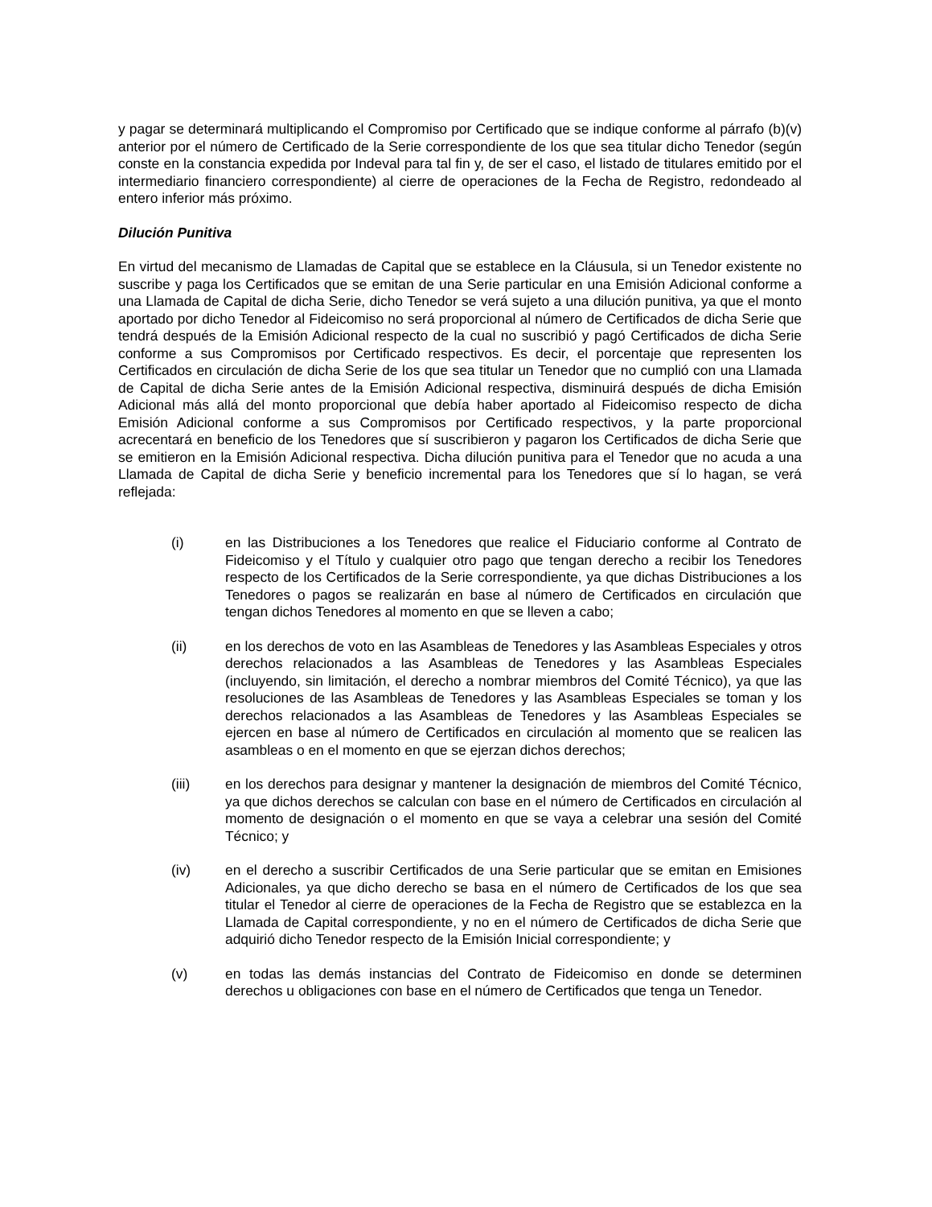y pagar se determinará multiplicando el Compromiso por Certificado que se indique conforme al párrafo (b)(v) anterior por el número de Certificado de la Serie correspondiente de los que sea titular dicho Tenedor (según conste en la constancia expedida por Indeval para tal fin y, de ser el caso, el listado de titulares emitido por el intermediario financiero correspondiente) al cierre de operaciones de la Fecha de Registro, redondeado al entero inferior más próximo.
Dilución Punitiva
En virtud del mecanismo de Llamadas de Capital que se establece en la Cláusula, si un Tenedor existente no suscribe y paga los Certificados que se emitan de una Serie particular en una Emisión Adicional conforme a una Llamada de Capital de dicha Serie, dicho Tenedor se verá sujeto a una dilución punitiva, ya que el monto aportado por dicho Tenedor al Fideicomiso no será proporcional al número de Certificados de dicha Serie que tendrá después de la Emisión Adicional respecto de la cual no suscribió y pagó Certificados de dicha Serie conforme a sus Compromisos por Certificado respectivos. Es decir, el porcentaje que representen los Certificados en circulación de dicha Serie de los que sea titular un Tenedor que no cumplió con una Llamada de Capital de dicha Serie antes de la Emisión Adicional respectiva, disminuirá después de dicha Emisión Adicional más allá del monto proporcional que debía haber aportado al Fideicomiso respecto de dicha Emisión Adicional conforme a sus Compromisos por Certificado respectivos, y la parte proporcional acrecentará en beneficio de los Tenedores que sí suscribieron y pagaron los Certificados de dicha Serie que se emitieron en la Emisión Adicional respectiva. Dicha dilución punitiva para el Tenedor que no acuda a una Llamada de Capital de dicha Serie y beneficio incremental para los Tenedores que sí lo hagan, se verá reflejada:
(i) en las Distribuciones a los Tenedores que realice el Fiduciario conforme al Contrato de Fideicomiso y el Título y cualquier otro pago que tengan derecho a recibir los Tenedores respecto de los Certificados de la Serie correspondiente, ya que dichas Distribuciones a los Tenedores o pagos se realizarán en base al número de Certificados en circulación que tengan dichos Tenedores al momento en que se lleven a cabo;
(ii) en los derechos de voto en las Asambleas de Tenedores y las Asambleas Especiales y otros derechos relacionados a las Asambleas de Tenedores y las Asambleas Especiales (incluyendo, sin limitación, el derecho a nombrar miembros del Comité Técnico), ya que las resoluciones de las Asambleas de Tenedores y las Asambleas Especiales se toman y los derechos relacionados a las Asambleas de Tenedores y las Asambleas Especiales se ejercen en base al número de Certificados en circulación al momento que se realicen las asambleas o en el momento en que se ejerzan dichos derechos;
(iii) en los derechos para designar y mantener la designación de miembros del Comité Técnico, ya que dichos derechos se calculan con base en el número de Certificados en circulación al momento de designación o el momento en que se vaya a celebrar una sesión del Comité Técnico; y
(iv) en el derecho a suscribir Certificados de una Serie particular que se emitan en Emisiones Adicionales, ya que dicho derecho se basa en el número de Certificados de los que sea titular el Tenedor al cierre de operaciones de la Fecha de Registro que se establezca en la Llamada de Capital correspondiente, y no en el número de Certificados de dicha Serie que adquirió dicho Tenedor respecto de la Emisión Inicial correspondiente; y
(v) en todas las demás instancias del Contrato de Fideicomiso en donde se determinen derechos u obligaciones con base en el número de Certificados que tenga un Tenedor.